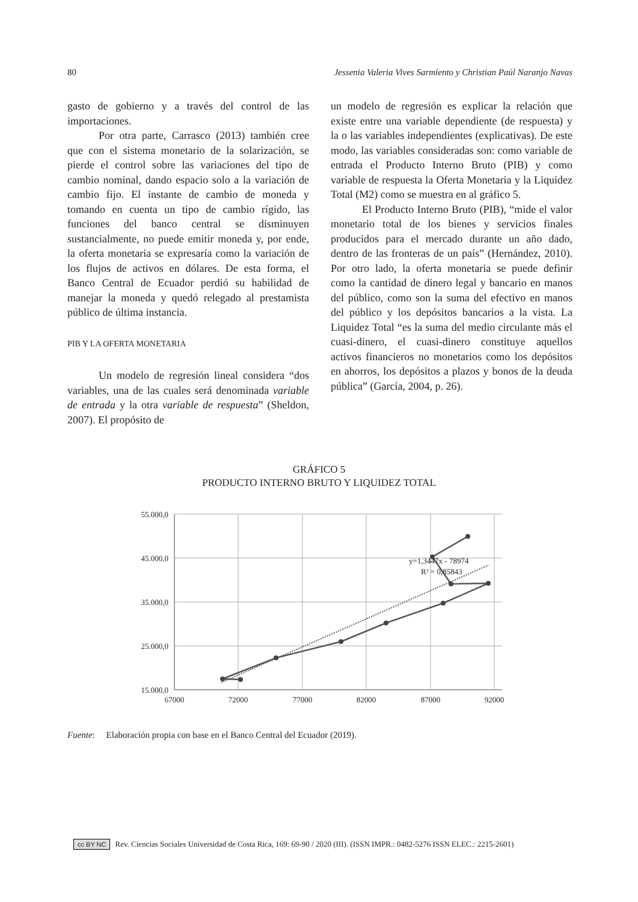80 Jessenia Valeria Vives Sarmiento y Christian Paúl Naranjo Navas
gasto de gobierno y a través del control de las importaciones.
Por otra parte, Carrasco (2013) también cree que con el sistema monetario de la solarización, se pierde el control sobre las variaciones del tipo de cambio nominal, dando espacio solo a la variación de cambio fijo. El instante de cambio de moneda y tomando en cuenta un tipo de cambio rígido, las funciones del banco central se disminuyen sustancialmente, no puede emitir moneda y, por ende, la oferta monetaria se expresaría como la variación de los flujos de activos en dólares. De esta forma, el Banco Central de Ecuador perdió su habilidad de manejar la moneda y quedó relegado al prestamista público de última instancia.
PIB Y LA OFERTA MONETARIA
Un modelo de regresión lineal considera “dos variables, una de las cuales será denominada variable de entrada y la otra variable de respuesta” (Sheldon, 2007). El propósito de
un modelo de regresión es explicar la relación que existe entre una variable dependiente (de respuesta) y la o las variables independientes (explicativas). De este modo, las variables consideradas son: como variable de entrada el Producto Interno Bruto (PIB) y como variable de respuesta la Oferta Monetaria y la Liquidez Total (M2) como se muestra en al gráfico 5.
El Producto Interno Bruto (PIB), “mide el valor monetario total de los bienes y servicios finales producidos para el mercado durante un año dado, dentro de las fronteras de un país” (Hernández, 2010). Por otro lado, la oferta monetaria se puede definir como la cantidad de dinero legal y bancario en manos del público, como son la suma del efectivo en manos del público y los depósitos bancarios a la vista. La Liquidez Total “es la suma del medio circulante más el cuasi-dinero, el cuasi-dinero constituye aquellos activos financieros no monetarios como los depósitos en ahorros, los depósitos a plazos y bonos de la deuda pública” (García, 2004, p. 26).
GRÁFICO 5
PRODUCTO INTERNO BRUTO Y LIQUIDEZ TOTAL
55.000,0
45.000,0
35.000,0
25.000,0
15.000,0
67000
72000
77000
82000
87000
92000
y=1,3447x - 78974
R² = 0,85843
Fuente: Elaboración propia con base en el Banco Central del Ecuador (2019).
cc BY NC Rev. Ciencias Sociales Universidad de Costa Rica, 169: 69-90 / 2020 (III). (ISSN IMPR.: 0482-5276 ISSN ELEC.: 2215-2601)